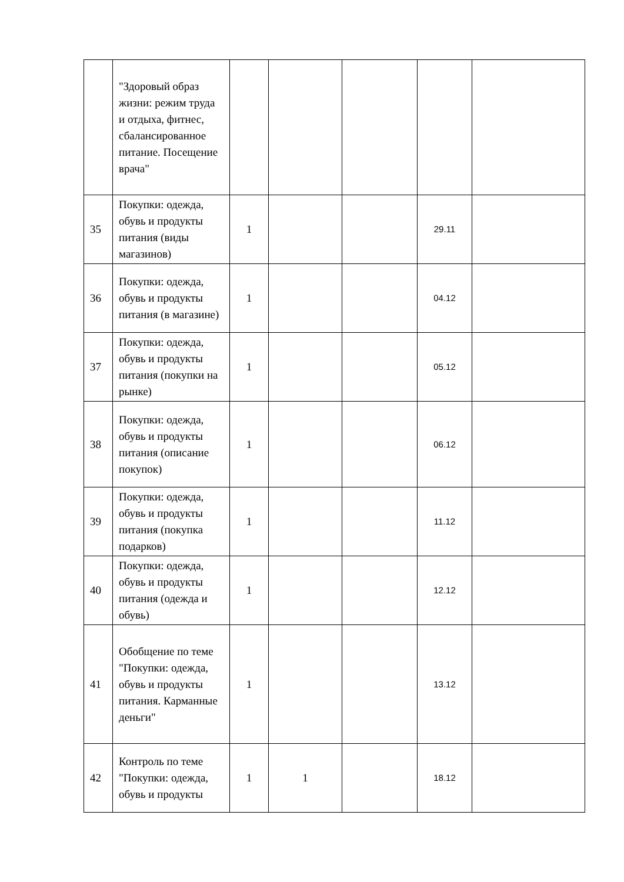| | "Здоровый образ жизни: режим труда и отдыха, фитнес, сбалансированное питание. Посещение врача" | | | | | |
| 35 | Покупки: одежда, обувь и продукты питания (виды магазинов) | 1 | | | 29.11 | |
| 36 | Покупки: одежда, обувь и продукты питания (в магазине) | 1 | | | 04.12 | |
| 37 | Покупки: одежда, обувь и продукты питания (покупки на рынке) | 1 | | | 05.12 | |
| 38 | Покупки: одежда, обувь и продукты питания (описание покупок) | 1 | | | 06.12 | |
| 39 | Покупки: одежда, обувь и продукты питания (покупка подарков) | 1 | | | 11.12 | |
| 40 | Покупки: одежда, обувь и продукты питания (одежда и обувь) | 1 | | | 12.12 | |
| 41 | Обобщение по теме "Покупки: одежда, обувь и продукты питания. Карманные деньги" | 1 | | | 13.12 | |
| 42 | Контроль по теме "Покупки: одежда, обувь и продукты | 1 | 1 | | 18.12 | |